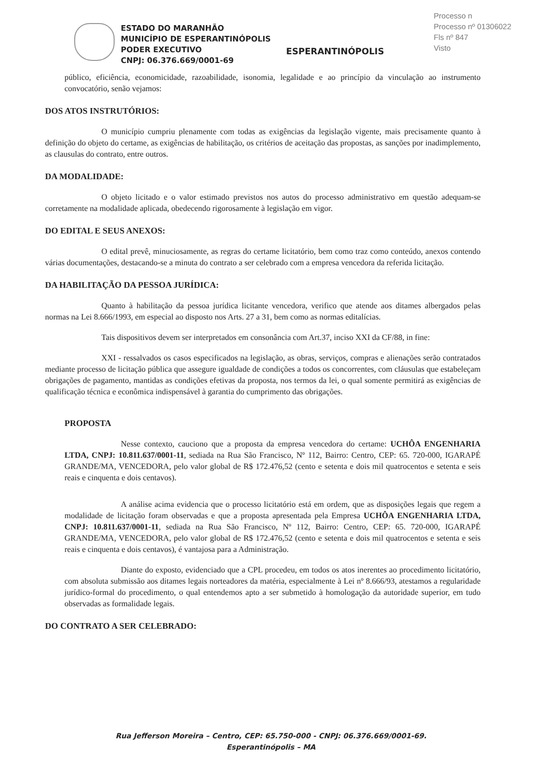Processo n
Processo nº 01306022
Fls nº 847
Visto
ESTADO DO MARANHÃO
MUNICÍPIO DE ESPERANTINÓPOLIS
PODER EXECUTIVO
CNPJ: 06.376.669/0001-69
ESPERANTINÓPOLIS
público, eficiência, economicidade, razoabilidade, isonomia, legalidade e ao princípio da vinculação ao instrumento convocatório, senão vejamos:
DOS ATOS INSTRUTÓRIOS:
O município cumpriu plenamente com todas as exigências da legislação vigente, mais precisamente quanto à definição do objeto do certame, as exigências de habilitação, os critérios de aceitação das propostas, as sanções por inadimplemento, as clausulas do contrato, entre outros.
DA MODALIDADE:
O objeto licitado e o valor estimado previstos nos autos do processo administrativo em questão adequam-se corretamente na modalidade aplicada, obedecendo rigorosamente à legislação em vigor.
DO EDITAL E SEUS ANEXOS:
O edital prevê, minuciosamente, as regras do certame licitatório, bem como traz como conteúdo, anexos contendo várias documentações, destacando-se a minuta do contrato a ser celebrado com a empresa vencedora da referida licitação.
DA HABILITAÇÃO DA PESSOA JURÍDICA:
Quanto à habilitação da pessoa jurídica licitante vencedora, verifico que atende aos ditames albergados pelas normas na Lei 8.666/1993, em especial ao disposto nos Arts. 27 a 31, bem como as normas editalícias.
Tais dispositivos devem ser interpretados em consonância com Art.37, inciso XXI da CF/88, in fine:
XXI - ressalvados os casos especificados na legislação, as obras, serviços, compras e alienações serão contratados mediante processo de licitação pública que assegure igualdade de condições a todos os concorrentes, com cláusulas que estabeleçam obrigações de pagamento, mantidas as condições efetivas da proposta, nos termos da lei, o qual somente permitirá as exigências de qualificação técnica e econômica indispensável à garantia do cumprimento das obrigações.
PROPOSTA
Nesse contexto, cauciono que a proposta da empresa vencedora do certame: UCHÔA ENGENHARIA LTDA, CNPJ: 10.811.637/0001-11, sediada na Rua São Francisco, Nº 112, Bairro: Centro, CEP: 65. 720-000, IGARAPÉ GRANDE/MA, VENCEDORA, pelo valor global de R$ 172.476,52 (cento e setenta e dois mil quatrocentos e setenta e seis reais e cinquenta e dois centavos).
A análise acima evidencia que o processo licitatório está em ordem, que as disposições legais que regem a modalidade de licitação foram observadas e que a proposta apresentada pela Empresa UCHÔA ENGENHARIA LTDA, CNPJ: 10.811.637/0001-11, sediada na Rua São Francisco, Nº 112, Bairro: Centro, CEP: 65. 720-000, IGARAPÉ GRANDE/MA, VENCEDORA, pelo valor global de R$ 172.476,52 (cento e setenta e dois mil quatrocentos e setenta e seis reais e cinquenta e dois centavos), é vantajosa para a Administração.
Diante do exposto, evidenciado que a CPL procedeu, em todos os atos inerentes ao procedimento licitatório, com absoluta submissão aos ditames legais norteadores da matéria, especialmente à Lei nº 8.666/93, atestamos a regularidade jurídico-formal do procedimento, o qual entendemos apto a ser submetido à homologação da autoridade superior, em tudo observadas as formalidade legais.
DO CONTRATO A SER CELEBRADO:
Rua Jefferson Moreira – Centro, CEP: 65.750-000 - CNPJ: 06.376.669/0001-69.
Esperantinópolis – MA